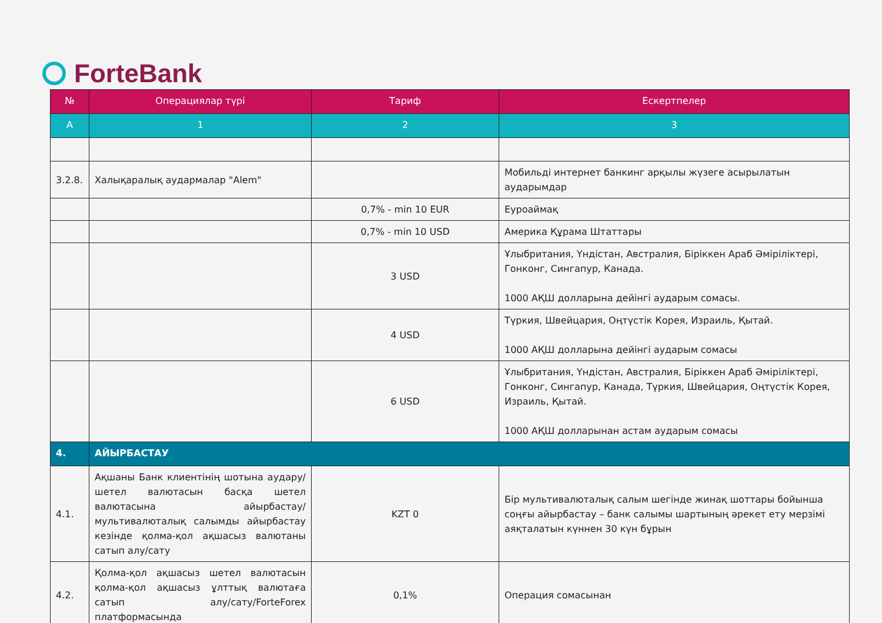ForteBank
| № | Операциялар түрі | Тариф | Ескертпелер |
| --- | --- | --- | --- |
| A | 1 | 2 | 3 |
| 3.2.8. | Халықаралық аудармалар "Alem" | | Мобильді интернет банкинг арқылы жүзеге асырылатын аударымдар |
| | | 0,7% - min 10 EUR | Еуроаймақ |
| | | 0,7% - min 10 USD | Америка Құрама Штаттары |
| | | 3 USD | Ұлыбритания, Үндістан, Австралия, Біріккен Араб Әміріліктері, Гонконг, Сингапур, Канада. 1000 АҚШ долларына дейінгі аударым сомасы. |
| | | 4 USD | Түркия, Швейцария, Оңтүстік Корея, Израиль, Қытай. 1000 АҚШ долларына дейінгі аударым сомасы |
| | | 6 USD | Ұлыбритания, Үндістан, Австралия, Біріккен Араб Әміріліктері, Гонконг, Сингапур, Канада, Түркия, Швейцария, Оңтүстік Корея, Израиль, Қытай. 1000 АҚШ долларынан астам аударым сомасы |
| 4. | АЙЫРБАСТАУ | | |
| 4.1. | Ақшаны Банк клиентінің шотына аудару/шетел валютасын басқа шетел валютасына айырбастау/мультивалюталық салымды айырбастау кезінде қолма-қол ақшасыз валютаны сатып алу/сату | KZT 0 | Бір мультивалюталық салым шегінде жинақ шоттары бойынша соңғы айырбастау – банк салымы шартының әрекет ету мерзімі аяқталатын күннен 30 күн бұрын |
| 4.2. | Қолма-қол ақшасыз шетел валютасын қолма-қол ақшасыз ұлттық валютаға сатып алу/сату/ForteForex платформасында | 0,1% | Операция сомасынан |